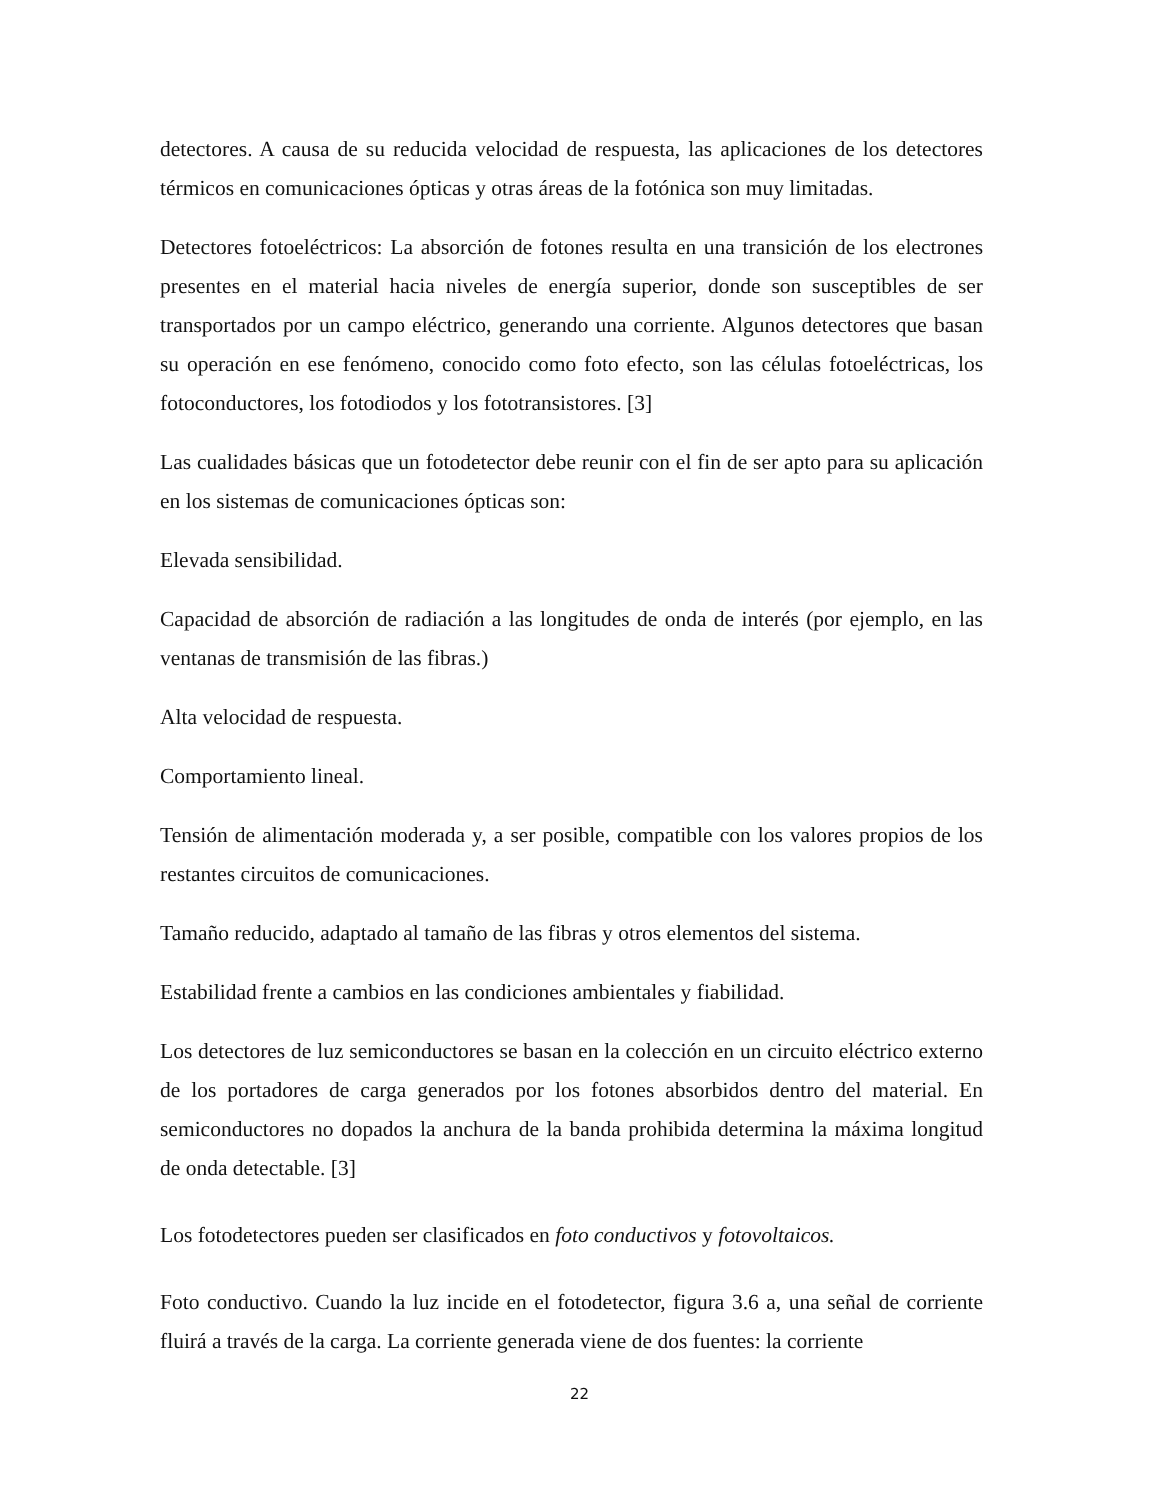detectores. A causa de su reducida velocidad de respuesta, las aplicaciones de los detectores térmicos en comunicaciones ópticas y otras áreas de la fotónica son muy limitadas.
Detectores fotoeléctricos: La absorción de fotones resulta en una transición de los electrones presentes en el material hacia niveles de energía superior, donde son susceptibles de ser transportados por un campo eléctrico, generando una corriente. Algunos detectores que basan su operación en ese fenómeno, conocido como foto efecto, son las células fotoeléctricas, los fotoconductores, los fotodiodos y los fototransistores. [3]
Las cualidades básicas que un fotodetector debe reunir con el fin de ser apto para su aplicación en los sistemas de comunicaciones ópticas son:
Elevada sensibilidad.
Capacidad de absorción de radiación a las longitudes de onda de interés (por ejemplo, en las ventanas de transmisión de las fibras.)
Alta velocidad de respuesta.
Comportamiento lineal.
Tensión de alimentación moderada y, a ser posible, compatible con los valores propios de los restantes circuitos de comunicaciones.
Tamaño reducido, adaptado al tamaño de las fibras y otros elementos del sistema.
Estabilidad frente a cambios en las condiciones ambientales y fiabilidad.
Los detectores de luz semiconductores se basan en la colección en un circuito eléctrico externo de los portadores de carga generados por los fotones absorbidos dentro del material. En semiconductores no dopados la anchura de la banda prohibida determina la máxima longitud de onda detectable. [3]
Los fotodetectores pueden ser clasificados en foto conductivos y fotovoltaicos.
Foto conductivo. Cuando la luz incide en el fotodetector, figura 3.6 a, una señal de corriente fluirá a través de la carga. La corriente generada viene de dos fuentes: la corriente
22